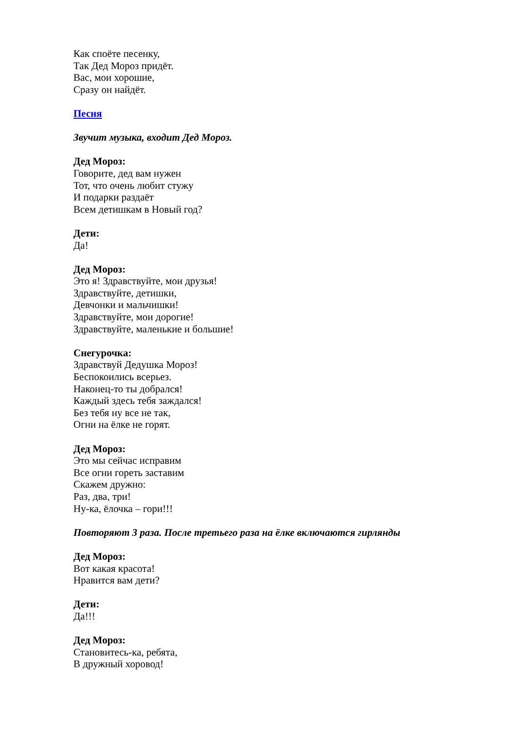Как споёте песенку,
Так Дед Мороз придёт.
Вас, мои хорошие,
Сразу он найдёт.
Песня
Звучит музыка, входит Дед Мороз.
Дед Мороз:
Говорите, дед вам нужен
Тот, что очень любит стужу
И подарки раздаёт
Всем детишкам в Новый год?
Дети:
Да!
Дед Мороз:
Это я! Здравствуйте, мои друзья!
Здравствуйте, детишки,
Девчонки и мальчишки!
Здравствуйте, мои дорогие!
Здравствуйте, маленькие и большие!
Снегурочка:
Здравствуй Дедушка Мороз!
Беспокоились всерьез.
Наконец-то ты добрался!
Каждый здесь тебя заждался!
Без тебя ну все не так,
Огни на ёлке не горят.
Дед Мороз:
Это мы сейчас исправим
Все огни гореть заставим
Скажем дружно:
Раз, два, три!
Ну-ка, ёлочка – гори!!!
Повторяют 3 раза. После третьего раза на ёлке включаются гирлянды
Дед Мороз:
Вот какая красота!
Нравится вам дети?
Дети:
Да!!!
Дед Мороз:
Становитесь-ка, ребята,
В дружный хоровод!